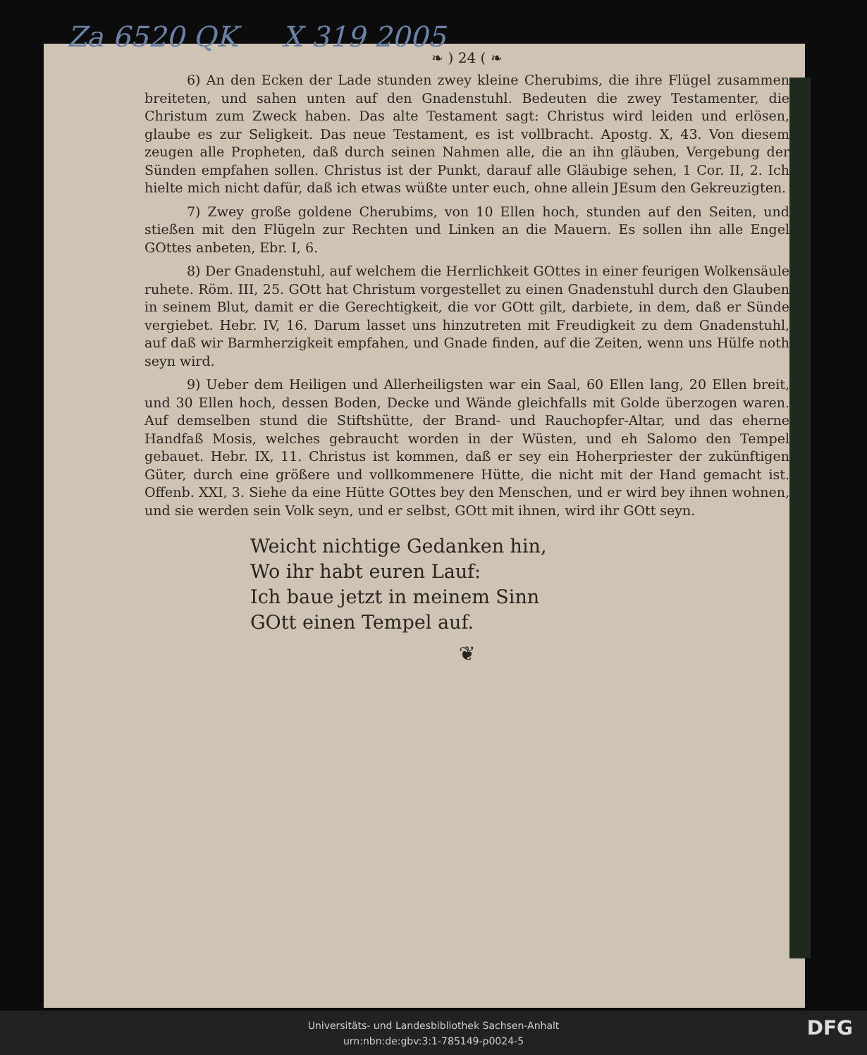Za 6520 QK X 319 2005
❧ ) 24 ( ❧
6) An den Ecken der Lade stunden zwey kleine Cherubims, die ihre Flügel zusammen breiteten, und sahen unten auf den Gnadenstuhl. Bedeuten die zwey Testamenter, die Christum zum Zweck haben. Das alte Testament sagt: Christus wird leiden und erlösen, glaube es zur Seligkeit. Das neue Testament, es ist vollbracht. Apostg. X, 43. Von diesem zeugen alle Propheten, daß durch seinen Nahmen alle, die an ihn gläuben, Vergebung der Sünden empfahen sollen. Christus ist der Punkt, darauf alle Gläubige sehen, 1 Cor. II, 2. Ich hielte mich nicht dafür, daß ich etwas wüßte unter euch, ohne allein JEsum den Gekreuzigten.
7) Zwey große goldene Cherubims, von 10 Ellen hoch, stunden auf den Seiten, und stießen mit den Flügeln zur Rechten und Linken an die Mauern. Es sollen ihn alle Engel GOttes anbeten, Ebr. I, 6.
8) Der Gnadenstuhl, auf welchem die Herrlichkeit GOttes in einer feurigen Wolkensäule ruhete. Röm. III, 25. GOtt hat Christum vorgestellet zu einen Gnadenstuhl durch den Glauben in seinem Blut, damit er die Gerechtigkeit, die vor GOtt gilt, darbiete, in dem, daß er Sünde vergiebet. Hebr. IV, 16. Darum lasset uns hinzutreten mit Freudigkeit zu dem Gnadenstuhl, auf daß wir Barmherzigkeit empfahen, und Gnade finden, auf die Zeiten, wenn uns Hülfe noth seyn wird.
9) Ueber dem Heiligen und Allerheiligsten war ein Saal, 60 Ellen lang, 20 Ellen breit, und 30 Ellen hoch, dessen Boden, Decke und Wände gleichfalls mit Golde überzogen waren. Auf demselben stund die Stiftshütte, der Brand- und Rauchopfer-Altar, und das eherne Handfaß Mosis, welches gebraucht worden in der Wüsten, und eh Salomo den Tempel gebauet. Hebr. IX, 11. Christus ist kommen, daß er sey ein Hoherpriester der zukünftigen Güter, durch eine größere und vollkommenere Hütte, die nicht mit der Hand gemacht ist. Offenb. XXI, 3. Siehe da eine Hütte GOttes bey den Menschen, und er wird bey ihnen wohnen, und sie werden sein Volk seyn, und er selbst, GOtt mit ihnen, wird ihr GOtt seyn.
Weicht nichtige Gedanken hin,
Wo ihr habt euren Lauf:
Ich baue jetzt in meinem Sinn
GOtt einen Tempel auf.
❦
Universitäts- und Landesbibliothek Sachsen-Anhalt
urn:nbn:de:gbv:3:1-785149-p0024-5
DFG